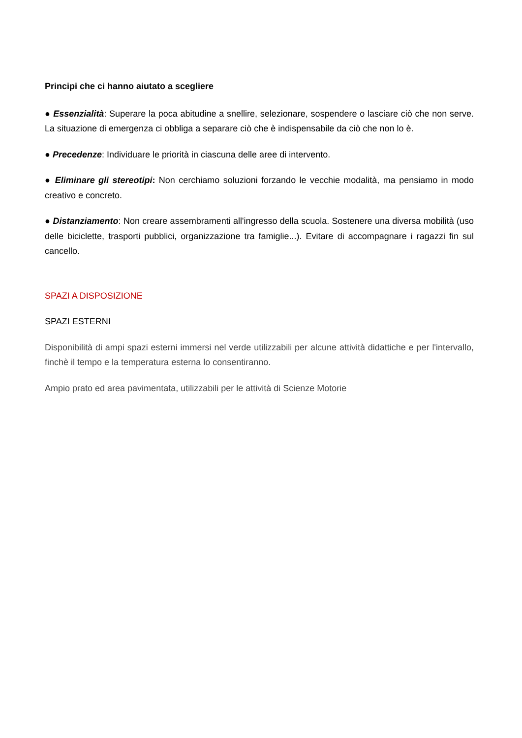Principi che ci hanno aiutato a scegliere
● Essenzialità: Superare la poca abitudine a snellire, selezionare, sospendere o lasciare ciò che non serve. La situazione di emergenza ci obbliga a separare ciò che è indispensabile da ciò che non lo è.
● Precedenze: Individuare le priorità in ciascuna delle aree di intervento.
● Eliminare gli stereotipi: Non cerchiamo soluzioni forzando le vecchie modalità, ma pensiamo in modo creativo e concreto.
● Distanziamento: Non creare assembramenti all'ingresso della scuola. Sostenere una diversa mobilità (uso delle biciclette, trasporti pubblici, organizzazione tra famiglie...). Evitare di accompagnare i ragazzi fin sul cancello.
SPAZI A DISPOSIZIONE
SPAZI ESTERNI
Disponibilità di ampi spazi esterni immersi nel verde utilizzabili per alcune attività didattiche e per l'intervallo, finchè il tempo e la temperatura esterna lo consentiranno.
Ampio prato ed area pavimentata, utilizzabili per le attività di Scienze Motorie